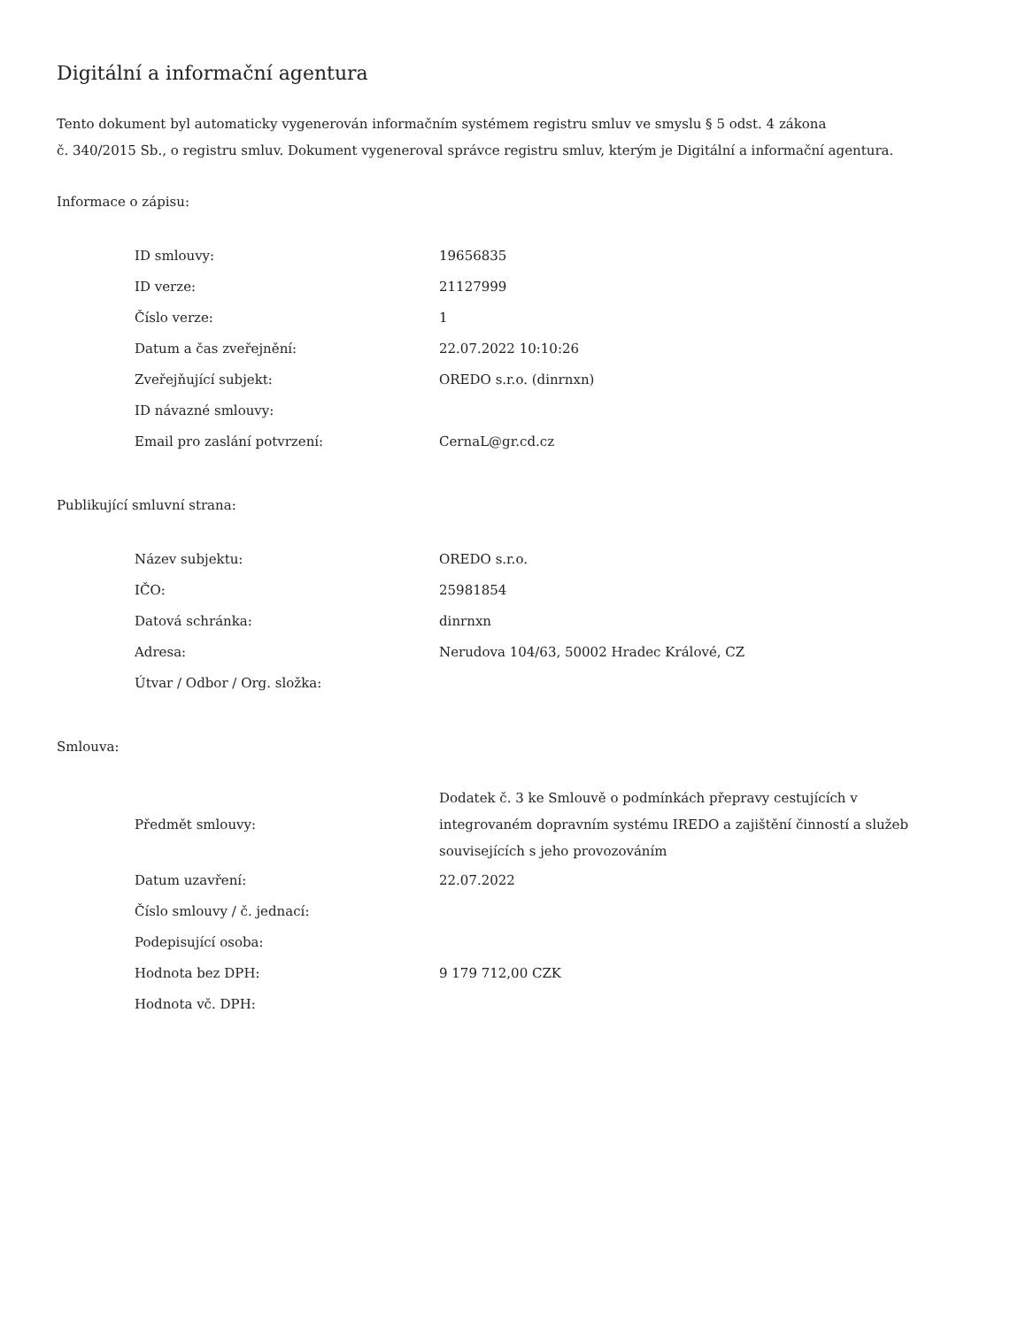Digitální a informační agentura
Tento dokument byl automaticky vygenerován informačním systémem registru smluv ve smyslu § 5 odst. 4 zákona
č. 340/2015 Sb., o registru smluv. Dokument vygeneroval správce registru smluv, kterým je Digitální a informační agentura.
Informace o zápisu:
| ID smlouvy: | 19656835 |
| ID verze: | 21127999 |
| Číslo verze: | 1 |
| Datum a čas zveřejnění: | 22.07.2022 10:10:26 |
| Zveřejňující subjekt: | OREDO s.r.o. (dinrnxn) |
| ID návazné smlouvy: | |
| Email pro zaslání potvrzení: | CernaL@gr.cd.cz |
Publikující smluvní strana:
| Název subjektu: | OREDO s.r.o. |
| IČO: | 25981854 |
| Datová schránka: | dinrnxn |
| Adresa: | Nerudova 104/63, 50002 Hradec Králové, CZ |
| Útvar / Odbor / Org. složka: | |
Smlouva:
| Předmět smlouvy: | Dodatek č. 3 ke Smlouvě o podmínkách přepravy cestujících v integrovaném dopravním systému IREDO a zajištění činností a služeb souvisejících s jeho provozováním |
| Datum uzavření: | 22.07.2022 |
| Číslo smlouvy / č. jednací: | |
| Podepisující osoba: | |
| Hodnota bez DPH: | 9 179 712,00 CZK |
| Hodnota vč. DPH: | |